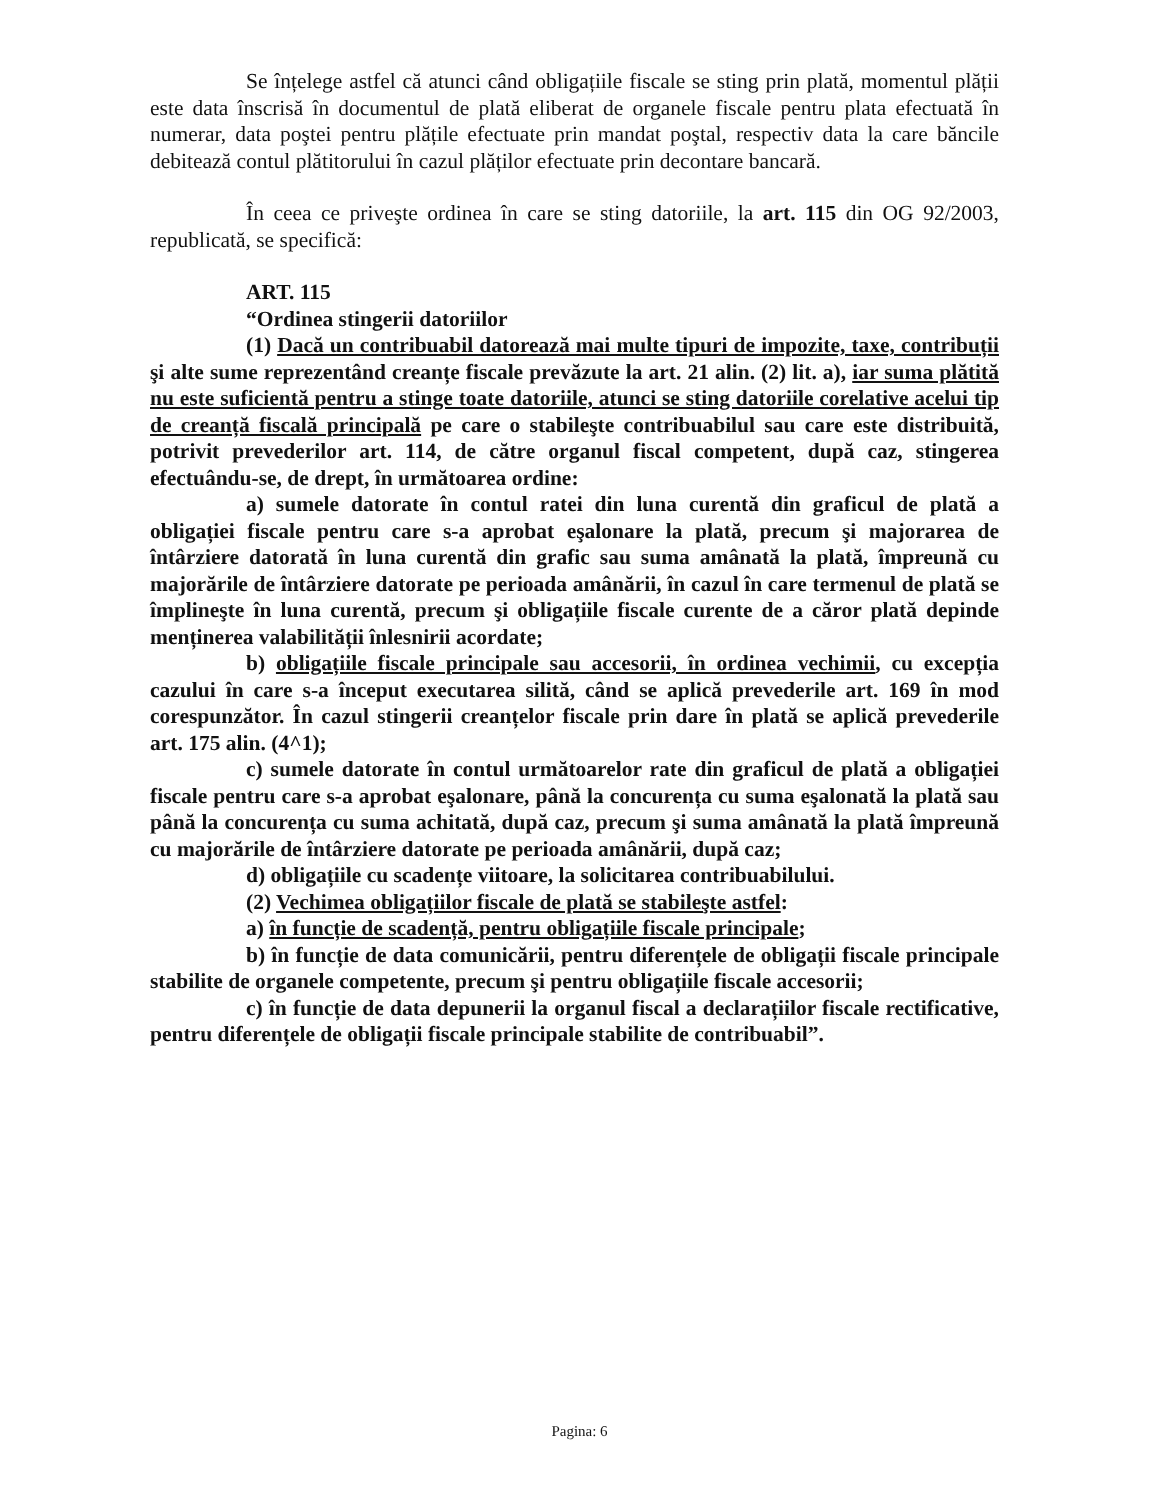Se înțelege astfel că atunci când obligațiile fiscale se sting prin plată, momentul plății este data înscrisă în documentul de plată eliberat de organele fiscale pentru plata efectuată în numerar, data poştei pentru plățile efectuate prin mandat poştal, respectiv data la care băncile debitează contul plătitorului în cazul plăților efectuate prin decontare bancară.
În ceea ce priveşte ordinea în care se sting datoriile, la art. 115 din OG 92/2003, republicată, se specifică:
ART. 115
“Ordinea stingerii datoriilor
(1) Dacă un contribuabil datorează mai multe tipuri de impozite, taxe, contribuții şi alte sume reprezentând creanțe fiscale prevăzute la art. 21 alin. (2) lit. a), iar suma plătită nu este suficientă pentru a stinge toate datoriile, atunci se sting datoriile corelative acelui tip de creanță fiscală principală pe care o stabileşte contribuabilul sau care este distribuită, potrivit prevederilor art. 114, de către organul fiscal competent, după caz, stingerea efectuându-se, de drept, în următoarea ordine:
a) sumele datorate în contul ratei din luna curentă din graficul de plată a obligației fiscale pentru care s-a aprobat eşalonare la plată, precum şi majorarea de întârziere datorată în luna curentă din grafic sau suma amânată la plată, împreună cu majorările de întârziere datorate pe perioada amânării, în cazul în care termenul de plată se împlineşte în luna curentă, precum şi obligațiile fiscale curente de a căror plată depinde menținerea valabilității înlesnirii acordate;
b) obligațiile fiscale principale sau accesorii, în ordinea vechimii, cu excepția cazului în care s-a început executarea silită, când se aplică prevederile art. 169 în mod corespunzător. În cazul stingerii creanțelor fiscale prin dare în plată se aplică prevederile art. 175 alin. (4^1);
c) sumele datorate în contul următoarelor rate din graficul de plată a obligației fiscale pentru care s-a aprobat eşalonare, până la concurența cu suma eşalonată la plată sau până la concurența cu suma achitată, după caz, precum şi suma amânată la plată împreună cu majorările de întârziere datorate pe perioada amânării, după caz;
d) obligațiile cu scadențe viitoare, la solicitarea contribuabilului.
(2) Vechimea obligațiilor fiscale de plată se stabileşte astfel:
a) în funcție de scadență, pentru obligațiile fiscale principale;
b) în funcție de data comunicării, pentru diferențele de obligații fiscale principale stabilite de organele competente, precum şi pentru obligațiile fiscale accesorii;
c) în funcție de data depunerii la organul fiscal a declarațiilor fiscale rectificative, pentru diferențele de obligații fiscale principale stabilite de contribuabil”.
Pagina: 6